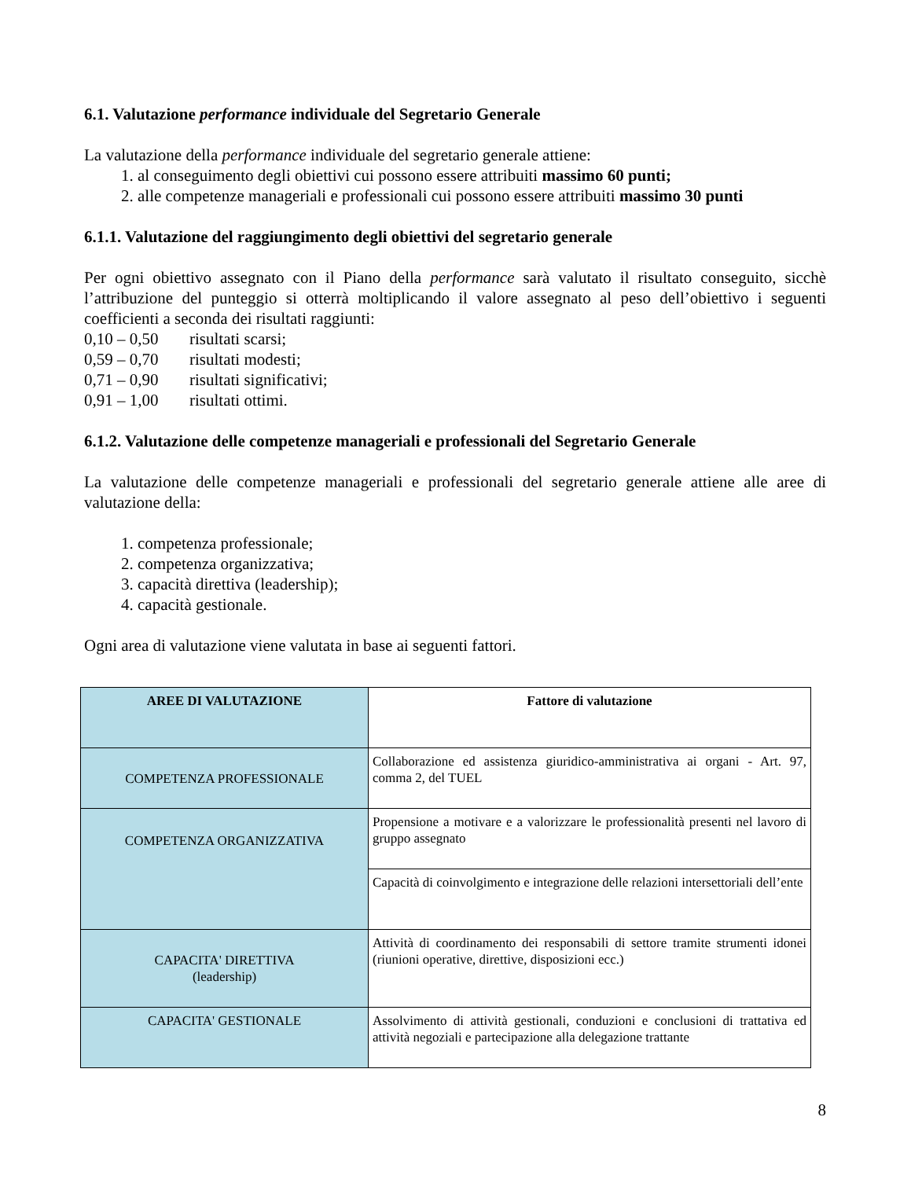6.1. Valutazione performance individuale del Segretario Generale
La valutazione della performance individuale del segretario generale attiene:
1. al conseguimento degli obiettivi cui possono essere attribuiti massimo 60 punti;
2. alle competenze manageriali e professionali cui possono essere attribuiti massimo 30 punti
6.1.1. Valutazione del raggiungimento degli obiettivi del segretario generale
Per ogni obiettivo assegnato con il Piano della performance sarà valutato il risultato conseguito, sicchè l’attribuzione del punteggio si otterrà moltiplicando il valore assegnato al peso dell’obiettivo i seguenti coefficienti a seconda dei risultati raggiunti:
0,10 – 0,50 risultati scarsi;
0,59 – 0,70 risultati modesti;
0,71 – 0,90 risultati significativi;
0,91 – 1,00 risultati ottimi.
6.1.2. Valutazione delle competenze manageriali e professionali del Segretario Generale
La valutazione delle competenze manageriali e professionali del segretario generale attiene alle aree di valutazione della:
1. competenza professionale;
2. competenza organizzativa;
3. capacità direttiva (leadership);
4. capacità gestionale.
Ogni area di valutazione viene valutata in base ai seguenti fattori.
| AREE DI VALUTAZIONE | Fattore di valutazione |
| --- | --- |
| COMPETENZA PROFESSIONALE | Collaborazione ed assistenza giuridico-amministrativa ai organi - Art. 97, comma 2, del TUEL |
| COMPETENZA ORGANIZZATIVA | Propensione a motivare e a valorizzare le professionalità presenti nel lavoro di gruppo assegnato |
| | Capacità di coinvolgimento e integrazione delle relazioni intersettoriali dell’ente |
| CAPACITA' DIRETTIVA (leadership) | Attività di coordinamento dei responsabili di settore tramite strumenti idonei (riunioni operative, direttive, disposizioni ecc.) |
| CAPACITA' GESTIONALE | Assolvimento di attività gestionali, conduzioni e conclusioni di trattativa ed attività negoziali e partecipazione alla delegazione trattante |
8